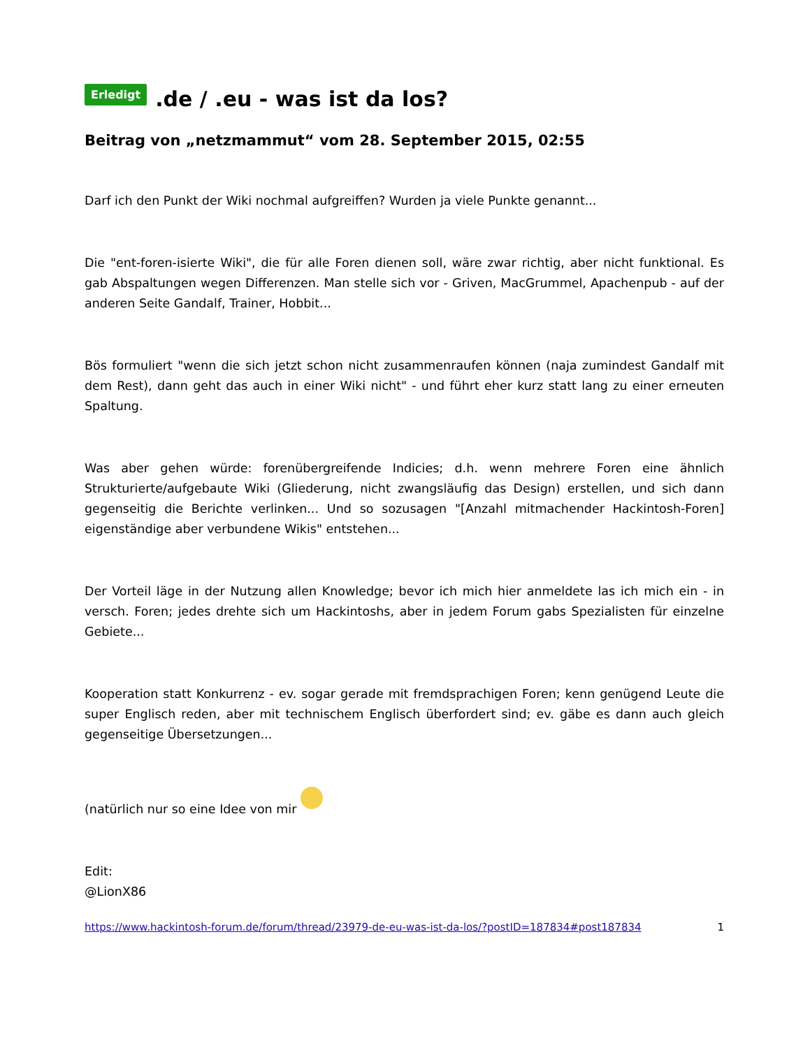Erledigt .de / .eu - was ist da los?
Beitrag von „netzmammut“ vom 28. September 2015, 02:55
Darf ich den Punkt der Wiki nochmal aufgreiffen? Wurden ja viele Punkte genannt...
Die "ent-foren-isierte Wiki", die für alle Foren dienen soll, wäre zwar richtig, aber nicht funktional. Es gab Abspaltungen wegen Differenzen. Man stelle sich vor - Griven, MacGrummel, Apachenpub - auf der anderen Seite Gandalf, Trainer, Hobbit...
Bös formuliert "wenn die sich jetzt schon nicht zusammenraufen können (naja zumindest Gandalf mit dem Rest), dann geht das auch in einer Wiki nicht" - und führt eher kurz statt lang zu einer erneuten Spaltung.
Was aber gehen würde: forenübergreifende Indicies; d.h. wenn mehrere Foren eine ähnlich Strukturierte/aufgebaute Wiki (Gliederung, nicht zwangsläufig das Design) erstellen, und sich dann gegenseitig die Berichte verlinken... Und so sozusagen "[Anzahl mitmachender Hackintosh-Foren] eigenständige aber verbundene Wikis" entstehen...
Der Vorteil läge in der Nutzung allen Knowledge; bevor ich mich hier anmeldete las ich mich ein - in versch. Foren; jedes drehte sich um Hackintoshs, aber in jedem Forum gabs Spezialisten für einzelne Gebiete...
Kooperation statt Konkurrenz - ev. sogar gerade mit fremdsprachigen Foren; kenn genügend Leute die super Englisch reden, aber mit technischem Englisch überfordert sind; ev. gäbe es dann auch gleich gegenseitige Übersetzungen...
(natürlich nur so eine Idee von mir
Edit:
@LionX86
https://www.hackintosh-forum.de/forum/thread/23979-de-eu-was-ist-da-los/?postID=187834#post187834 1